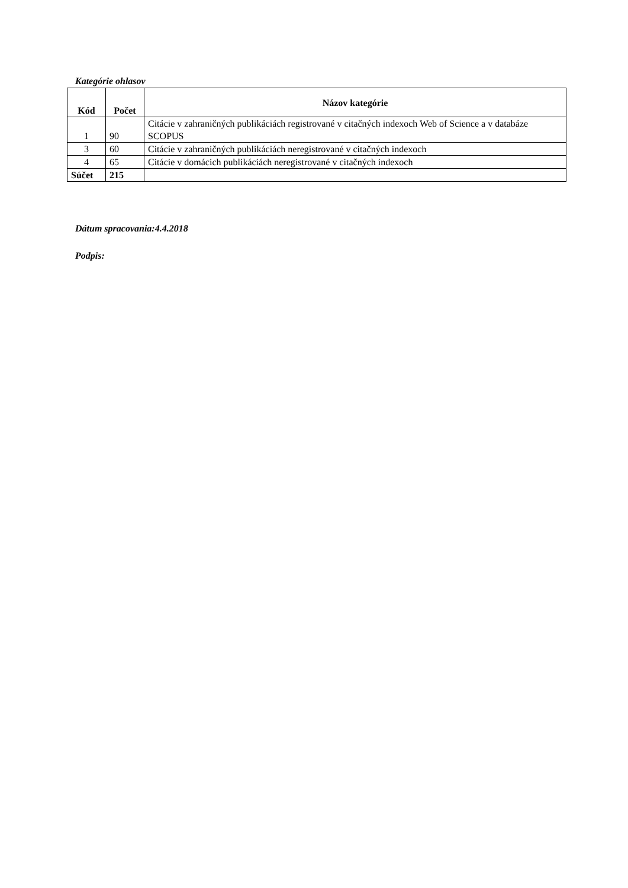Kategórie ohlasov
| Kód | Počet | Názov kategórie |
| --- | --- | --- |
| 1 | 90 | Citácie v zahraničných publikáciách registrované v citačných indexoch Web of Science a v databáze SCOPUS |
| 3 | 60 | Citácie v zahraničných publikáciách neregistrované v citačných indexoch |
| 4 | 65 | Citácie v domácich publikáciách neregistrované v citačných indexoch |
| Súčet | 215 | |
Dátum spracovania:4.4.2018
Podpis: